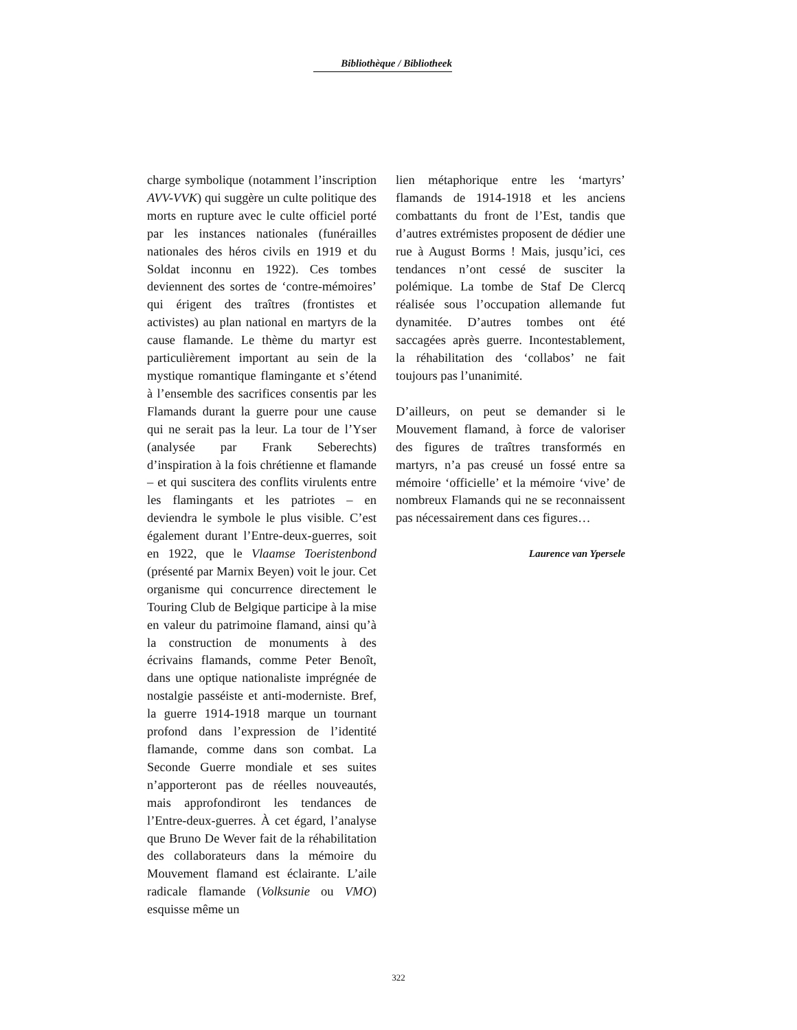Bibliothèque / Bibliotheek
charge symbolique (notamment l’inscription AVV-VVK) qui suggère un culte politique des morts en rupture avec le culte officiel porté par les instances nationales (funérailles nationales des héros civils en 1919 et du Soldat inconnu en 1922). Ces tombes deviennent des sortes de ‘contre-mémoires’ qui érigent des traîtres (frontistes et activistes) au plan national en martyrs de la cause flamande. Le thème du martyr est particulièrement important au sein de la mystique romantique flamingante et s’étend à l’ensemble des sacrifices consentis par les Flamands durant la guerre pour une cause qui ne serait pas la leur. La tour de l’Yser (analysée par Frank Seberechts) d’inspiration à la fois chrétienne et flamande – et qui suscitera des conflits virulents entre les flamingants et les patriotes – en deviendra le symbole le plus visible. C’est également durant l’Entre-deux-guerres, soit en 1922, que le Vlaamse Toeristenbond (présenté par Marnix Beyen) voit le jour. Cet organisme qui concurrence directement le Touring Club de Belgique participe à la mise en valeur du patrimoine flamand, ainsi qu’à la construction de monuments à des écrivains flamands, comme Peter Benoît, dans une optique nationaliste imprégnée de nostalgie passéiste et anti-moderniste. Bref, la guerre 1914-1918 marque un tournant profond dans l’expression de l’identité flamande, comme dans son combat. La Seconde Guerre mondiale et ses suites n’apporteront pas de réelles nouveautés, mais approfondiront les tendances de l’Entre-deux-guerres. À cet égard, l’analyse que Bruno De Wever fait de la réhabilitation des collaborateurs dans la mémoire du Mouvement flamand est éclairante. L’aile radicale flamande (Volksunie ou VMO) esquisse même un
lien métaphorique entre les ‘martyrs’ flamands de 1914-1918 et les anciens combattants du front de l’Est, tandis que d’autres extrémistes proposent de dédier une rue à August Borms ! Mais, jusqu’ici, ces tendances n’ont cessé de susciter la polémique. La tombe de Staf De Clercq réalisée sous l’occupation allemande fut dynamitée. D’autres tombes ont été saccagées après guerre. Incontestablement, la réhabilitation des ‘collabos’ ne fait toujours pas l’unanimité.
D’ailleurs, on peut se demander si le Mouvement flamand, à force de valoriser des figures de traîtres transformés en martyrs, n’a pas creusé un fossé entre sa mémoire ‘officielle’ et la mémoire ‘vive’ de nombreux Flamands qui ne se reconnaissent pas nécessairement dans ces figures…
Laurence van Ypersele
322